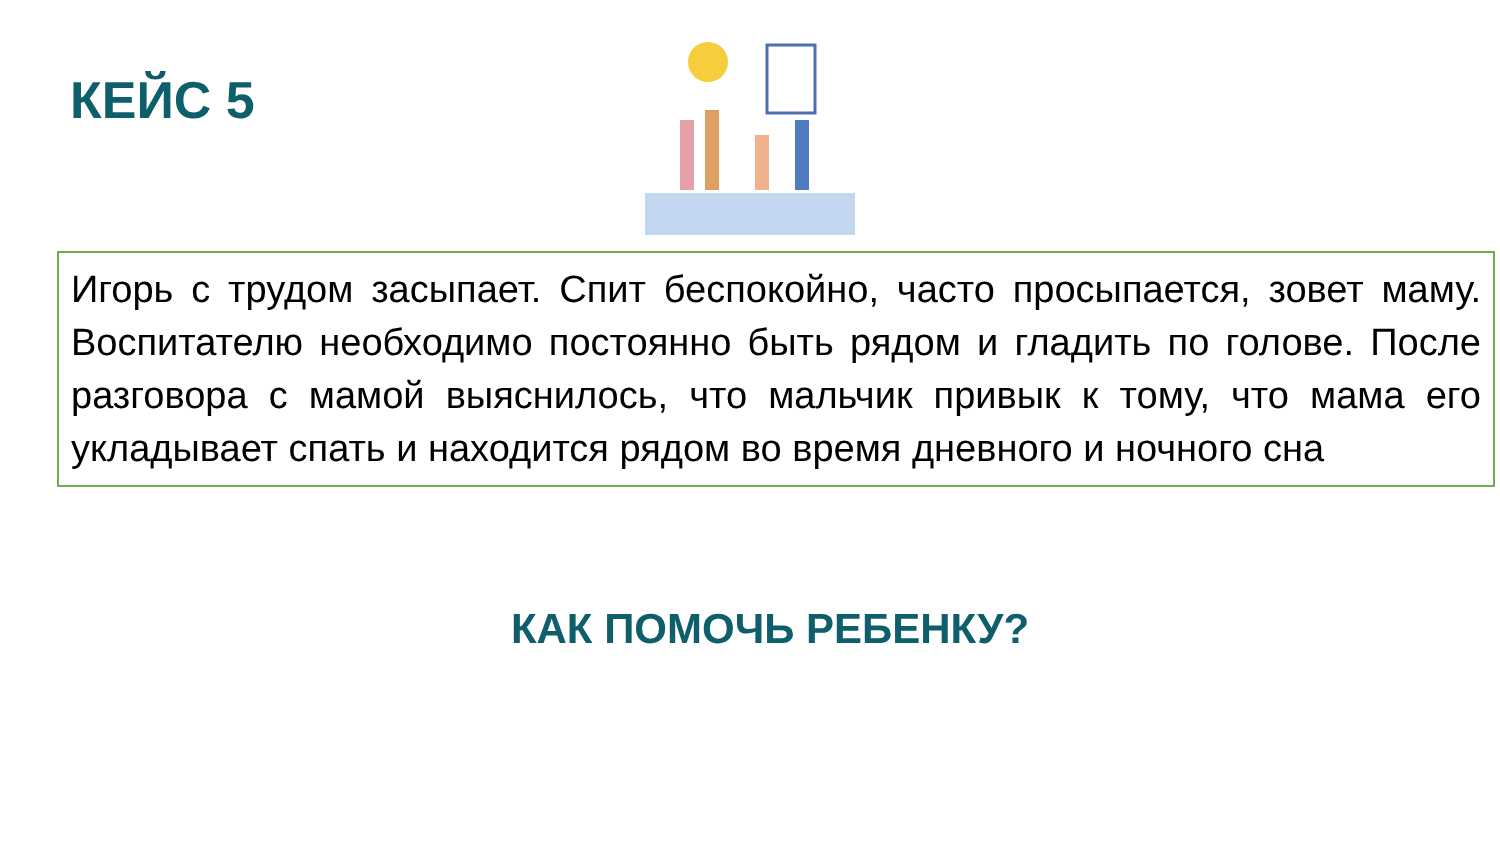КЕЙС 5
Игорь с трудом засыпает. Спит беспокойно, часто просыпается, зовет маму. Воспитателю необходимо постоянно быть рядом и гладить по голове. После разговора с мамой выяснилось, что мальчик привык к тому, что мама его укладывает спать и находится рядом во время дневного и ночного сна
КАК ПОМОЧЬ РЕБЕНКУ?